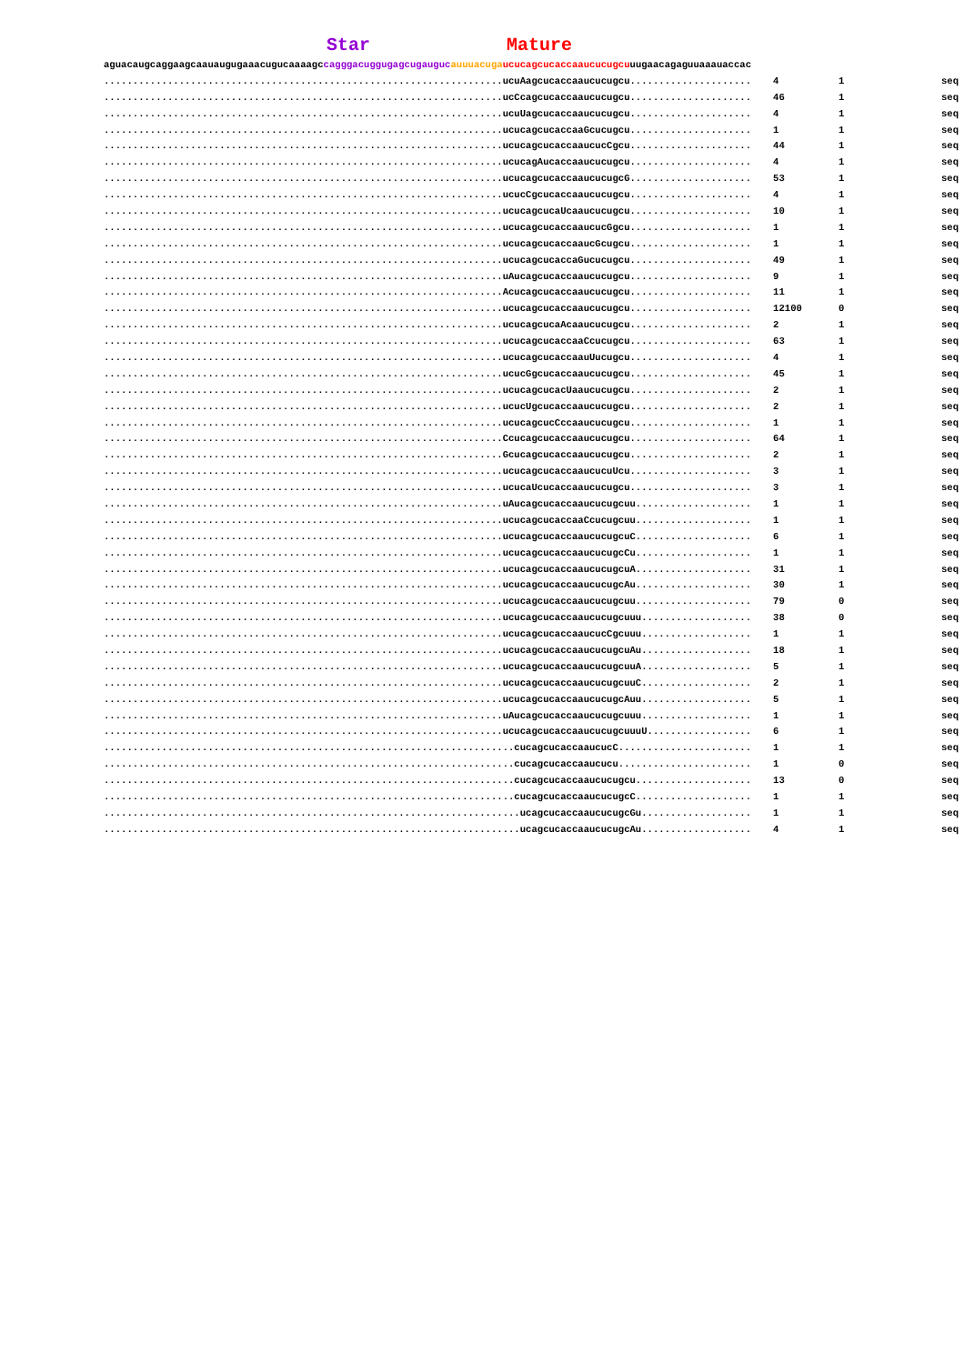Star Mature
| aguacaugcaggaagcaauaugugaaacugucaaaagc cagggacuggugagcugauguc auuuacuga ucucagcucaccaaucucugcu uugaacagaguuaaauaccac | | | |
| .....................................................................ucuAagcucaccaaucucugcu..................... | 4 | 1 | seq |
| .....................................................................ucCcagcucaccaaucucugcu..................... | 46 | 1 | seq |
| .....................................................................ucuUagcucaccaaucucugcu..................... | 4 | 1 | seq |
| .....................................................................ucucagcucaccaaGcucugcu..................... | 1 | 1 | seq |
| .....................................................................ucucagcucaccaaucucCgcu..................... | 44 | 1 | seq |
| .....................................................................ucucagAucaccaaucucugcu..................... | 4 | 1 | seq |
| .....................................................................ucucagcucaccaaucucugcG..................... | 53 | 1 | seq |
| .....................................................................ucucCgcucaccaaucucugcu..................... | 4 | 1 | seq |
| .....................................................................ucucagcucaUcaaucucugcu..................... | 10 | 1 | seq |
| .....................................................................ucucagcucaccaaucucGgcu..................... | 1 | 1 | seq |
| .....................................................................ucucagcucaccaaucGcugcu..................... | 1 | 1 | seq |
| .....................................................................ucucagcucaccaGucucugcu..................... | 49 | 1 | seq |
| .....................................................................uAucagcucaccaaucucugcu..................... | 9 | 1 | seq |
| .....................................................................Acucagcucaccaaucucugcu..................... | 11 | 1 | seq |
| .....................................................................ucucagcucaccaaucucugcu..................... | 12100 | 0 | seq |
| .....................................................................ucucagcucaAcaaucucugcu..................... | 2 | 1 | seq |
| .....................................................................ucucagcucaccaaCcucugcu..................... | 63 | 1 | seq |
| .....................................................................ucucagcucaccaauUucugcu..................... | 4 | 1 | seq |
| .....................................................................ucucGgcucaccaaucucugcu..................... | 45 | 1 | seq |
| .....................................................................ucucagcucacUaaucucugcu..................... | 2 | 1 | seq |
| .....................................................................ucucUgcucaccaaucucugcu..................... | 2 | 1 | seq |
| .....................................................................ucucagcucCccaaucucugcu..................... | 1 | 1 | seq |
| .....................................................................Ccucagcucaccaaucucugcu..................... | 64 | 1 | seq |
| .....................................................................Gcucagcucaccaaucucugcu..................... | 2 | 1 | seq |
| .....................................................................ucucagcucaccaaucucuUcu..................... | 3 | 1 | seq |
| .....................................................................ucucaUcucaccaaucucugcu..................... | 3 | 1 | seq |
| .....................................................................uAucagcucaccaaucucugcuu.................... | 1 | 1 | seq |
| .....................................................................ucucagcucaccaaCcucugcuu.................... | 1 | 1 | seq |
| .....................................................................ucucagcucaccaaucucugcuC.................... | 6 | 1 | seq |
| .....................................................................ucucagcucaccaaucucugcCu.................... | 1 | 1 | seq |
| .....................................................................ucucagcucaccaaucucugcuA.................... | 31 | 1 | seq |
| .....................................................................ucucagcucaccaaucucugcAu.................... | 30 | 1 | seq |
| .....................................................................ucucagcucaccaaucucugcuu.................... | 79 | 0 | seq |
| .....................................................................ucucagcucaccaaucucugcuuu................... | 38 | 0 | seq |
| .....................................................................ucucagcucaccaaucucCgcuuu................... | 1 | 1 | seq |
| .....................................................................ucucagcucaccaaucucugcuAu................... | 18 | 1 | seq |
| .....................................................................ucucagcucaccaaucucugcuuA................... | 5 | 1 | seq |
| .....................................................................ucucagcucaccaaucucugcuuC................... | 2 | 1 | seq |
| .....................................................................ucucagcucaccaaucucugcAuu................... | 5 | 1 | seq |
| .....................................................................uAucagcucaccaaucucugcuuu................... | 1 | 1 | seq |
| .....................................................................ucucagcucaccaaucucugcuuuU.................. | 6 | 1 | seq |
| .......................................................................cucagcucaccaaucucC....................... | 1 | 1 | seq |
| .......................................................................cucagcucaccaaucucu....................... | 1 | 0 | seq |
| .......................................................................cucagcucaccaaucucugcu.................... | 13 | 0 | seq |
| .......................................................................cucagcucaccaaucucugcC.................... | 1 | 1 | seq |
| ........................................................................ucagcucaccaaucucugcGu................... | 1 | 1 | seq |
| ........................................................................ucagcucaccaaucucugcAu................... | 4 | 1 | seq |